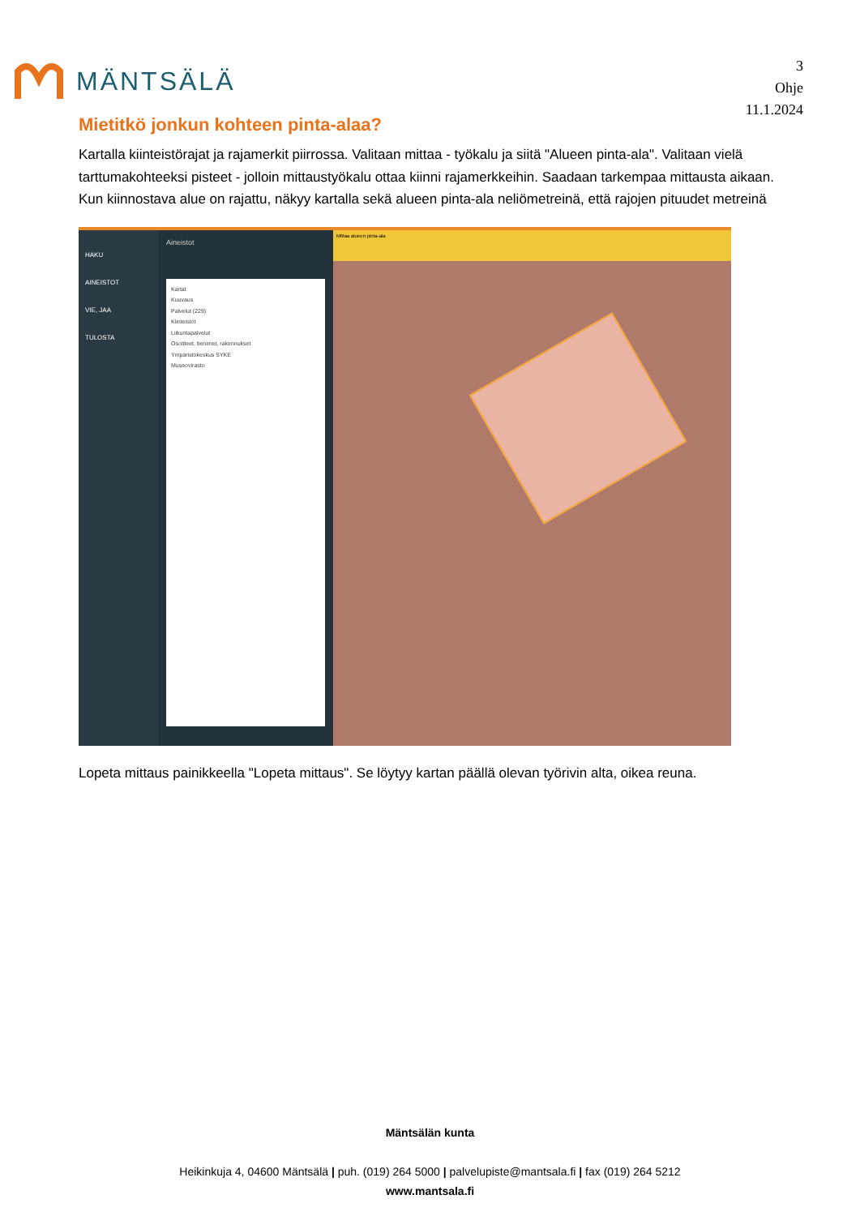MÄNTSÄLÄ
3
Ohje
11.1.2024
Mietitkö jonkun kohteen pinta-alaa?
Kartalla kiinteistörajat ja rajamerkit piirrossa. Valitaan mittaa - työkalu ja siitä "Alueen pinta-ala". Valitaan vielä tarttumakohteeksi pisteet - jolloin mittaustyökalu ottaa kiinni rajamerkkeihin. Saadaan tarkempaa mittausta aikaan. Kun kiinnostava alue on rajattu, näkyy kartalla sekä alueen pinta-ala neliömetreinä, että rajojen pituudet metreinä
HAKU
AINEISTOT
VIE, JAA
TULOSTA
Aineistot
Kartat
Kuuvaus
Palvelut (229)
Kiinteistöt
Liikuntapalvelut
Osoitteet, tienimet, rakennukset
Ympäristökeskus SYKE
Museovirasto
Mittaa alueen pinta-ala
Lopeta mittaus painikkeella "Lopeta mittaus". Se löytyy kartan päällä olevan työrivin alta, oikea reuna.
Mäntsälän kunta
Heikinkuja 4, 04600 Mäntsälä | puh. (019) 264 5000 | palvelupiste@mantsala.fi | fax (019) 264 5212
www.mantsala.fi